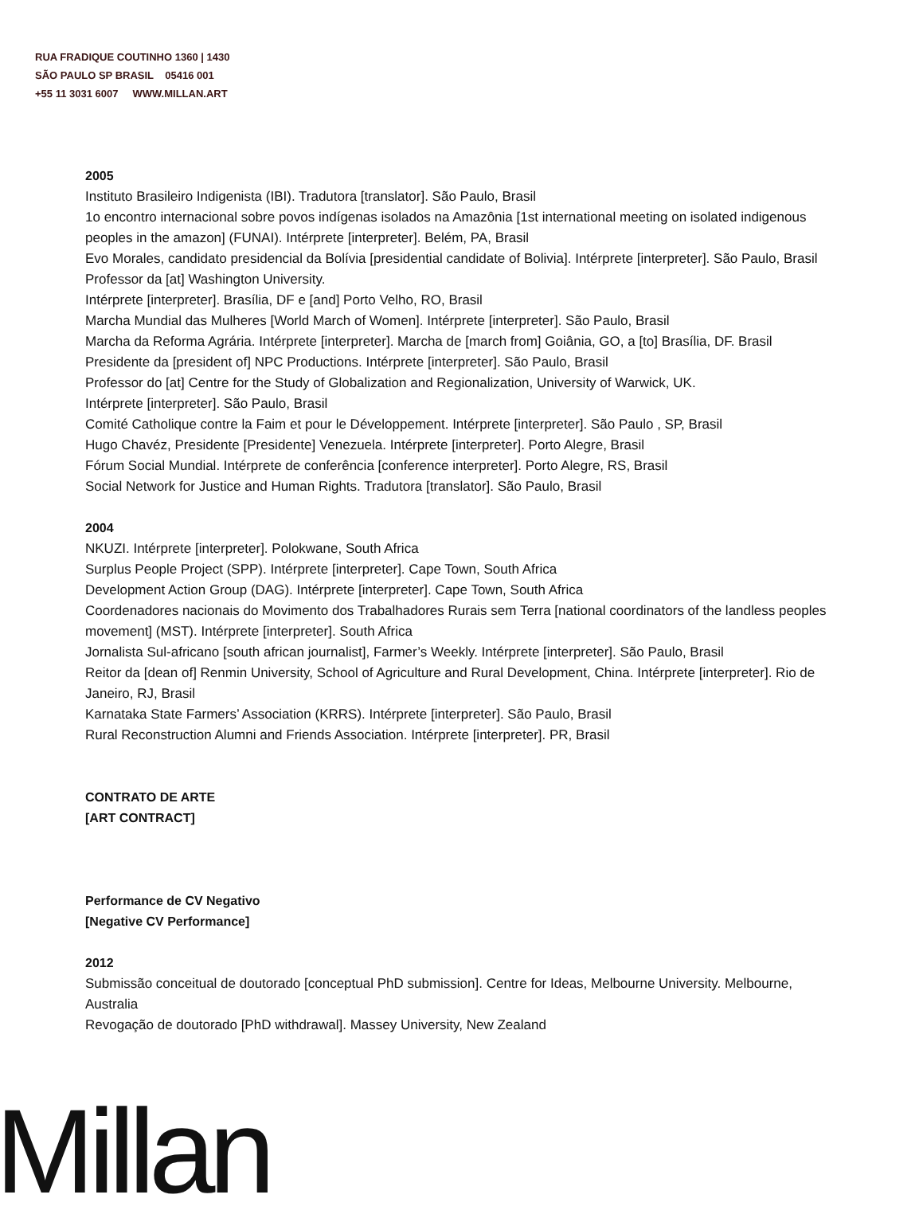RUA FRADIQUE COUTINHO 1360 | 1430
SÃO PAULO SP BRASIL 05416 001
+55 11 3031 6007 WWW.MILLAN.ART
2005
Instituto Brasileiro Indigenista (IBI). Tradutora [translator]. São Paulo, Brasil
1o encontro internacional sobre povos indígenas isolados na Amazônia [1st international meeting on isolated indigenous peoples in the amazon] (FUNAI). Intérprete [interpreter]. Belém, PA, Brasil
Evo Morales, candidato presidencial da Bolívia [presidential candidate of Bolivia]. Intérprete [interpreter]. São Paulo, Brasil
Professor da [at] Washington University.
Intérprete [interpreter]. Brasília, DF e [and] Porto Velho, RO, Brasil
Marcha Mundial das Mulheres [World March of Women]. Intérprete [interpreter]. São Paulo, Brasil
Marcha da Reforma Agrária. Intérprete [interpreter]. Marcha de [march from] Goiânia, GO, a [to] Brasília, DF. Brasil
Presidente da [president of] NPC Productions. Intérprete [interpreter]. São Paulo, Brasil
Professor do [at] Centre for the Study of Globalization and Regionalization, University of Warwick, UK.
Intérprete [interpreter]. São Paulo, Brasil
Comité Catholique contre la Faim et pour le Développement. Intérprete [interpreter]. São Paulo , SP, Brasil
Hugo Chavéz, Presidente [Presidente] Venezuela. Intérprete [interpreter]. Porto Alegre, Brasil
Fórum Social Mundial. Intérprete de conferência [conference interpreter]. Porto Alegre, RS, Brasil
Social Network for Justice and Human Rights. Tradutora [translator]. São Paulo, Brasil
2004
NKUZI. Intérprete [interpreter]. Polokwane, South Africa
Surplus People Project (SPP). Intérprete [interpreter]. Cape Town, South Africa
Development Action Group (DAG). Intérprete [interpreter]. Cape Town, South Africa
Coordenadores nacionais do Movimento dos Trabalhadores Rurais sem Terra [national coordinators of the landless peoples movement] (MST). Intérprete [interpreter]. South Africa
Jornalista Sul-africano [south african journalist], Farmer’s Weekly. Intérprete [interpreter]. São Paulo, Brasil
Reitor da [dean of] Renmin University, School of Agriculture and Rural Development, China. Intérprete [interpreter]. Rio de Janeiro, RJ, Brasil
Karnataka State Farmers’ Association (KRRS). Intérprete [interpreter]. São Paulo, Brasil
Rural Reconstruction Alumni and Friends Association. Intérprete [interpreter]. PR, Brasil
CONTRATO DE ARTE
[ART CONTRACT]
Performance de CV Negativo
[Negative CV Performance]
2012
Submissão conceitual de doutorado [conceptual PhD submission]. Centre for Ideas, Melbourne University. Melbourne, Australia
Revogação de doutorado [PhD withdrawal]. Massey University, New Zealand
Millan